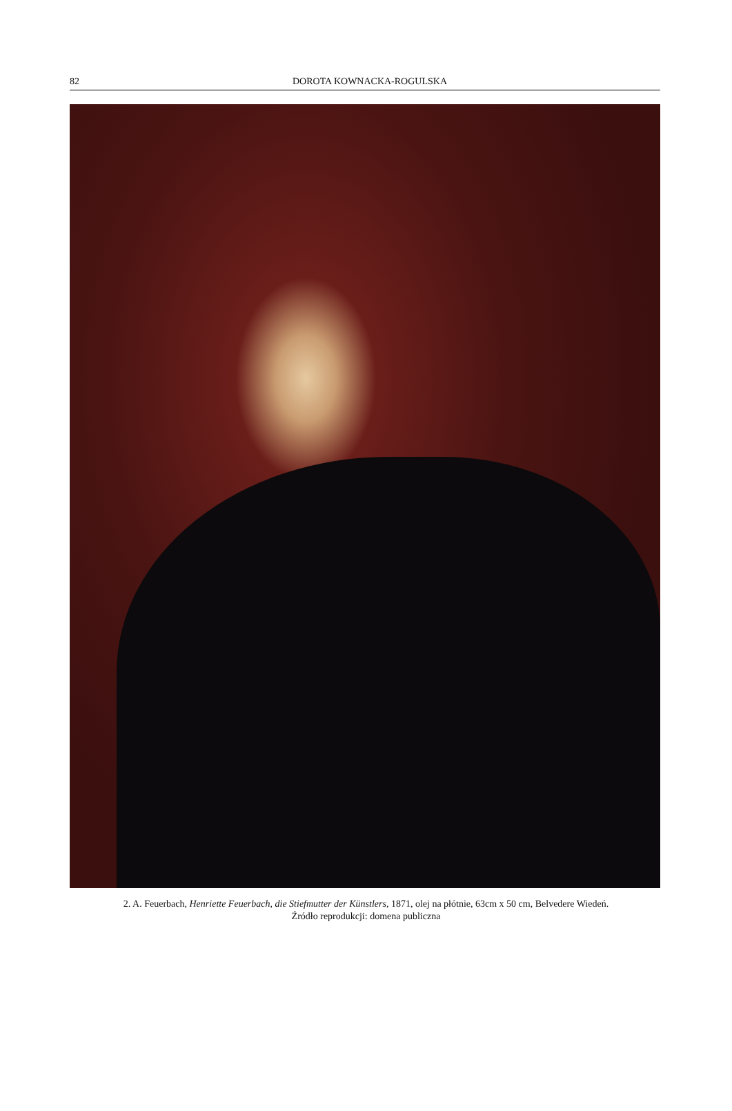82 DOROTA KOWNACKA-ROGULSKA
2. A. Feuerbach, Henriette Feuerbach, die Stiefmutter der Künstlers, 1871, olej na płótnie, 63cm x 50 cm, Belvedere Wiedeń.
Źródło reprodukcji: domena publiczna